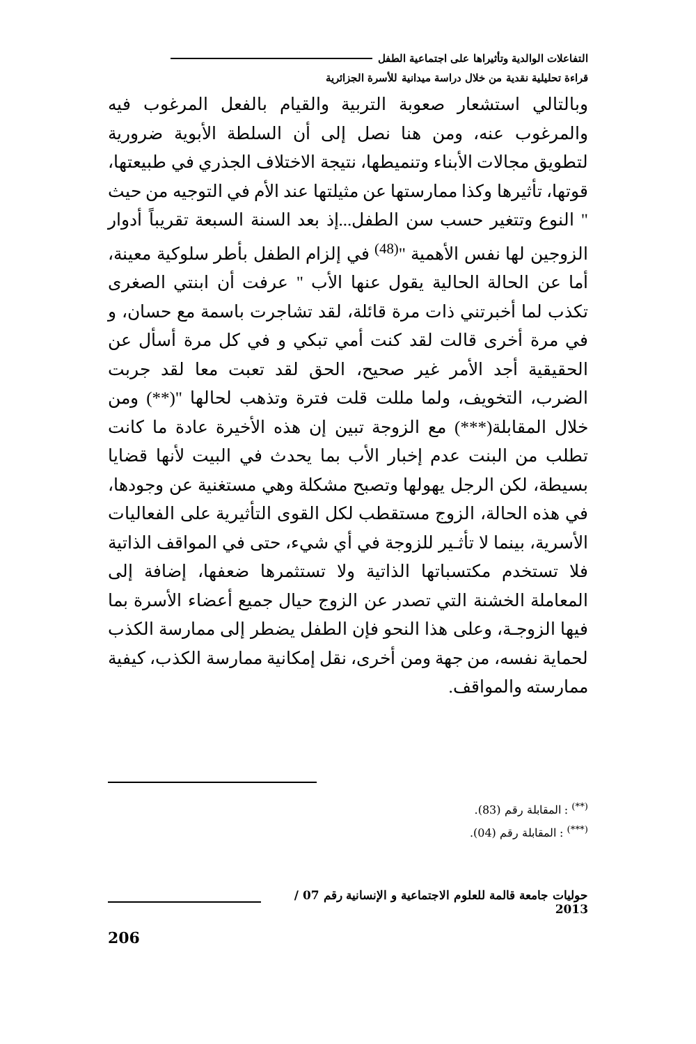التفاعلات الوالدية وتأثيراها على اجتماعية الطفل
قراءة تحليلية نقدية من خلال دراسة ميدانية للأسرة الجزائرية
وبالتالي استشعار صعوبة التربية والقيام بالفعل المرغوب فيه والمرغوب عنه، ومن هنا نصل إلى أن السلطة الأبوية ضرورية لتطويق مجالات الأبناء وتنميطها، نتيجة الاختلاف الجذري في طبيعتها، قوتها، تأثيرها وكذا ممارستها عن مثيلتها عند الأم في التوجيه من حيث " النوع وتتغير حسب سن الطفل...إذ بعد السنة السبعة تقريباً أدوار الزوجين لها نفس الأهمية "<sup>(48)</sup> في إلزام الطفل بأطر سلوكية معينة، أما عن الحالة الحالية يقول عنها الأب " عرفت أن ابنتي الصغرى تكذب لما أخبرتني ذات مرة قائلة، لقد تشاجرت باسمة مع حسان، و في مرة أخرى قالت لقد كنت أمي تبكي و في كل مرة أسأل عن الحقيقية أجد الأمر غير صحيح، الحق لقد تعبت معا لقد جربت الضرب، التخويف، ولما مللت قلت فترة وتذهب لحالها "(**) ومن خلال المقابلة(***) مع الزوجة تبين إن هذه الأخيرة عادة ما كانت تطلب من البنت عدم إخبار الأب بما يحدث في البيت لأنها قضايا بسيطة، لكن الرجل يهولها وتصبح مشكلة وهي مستغنية عن وجودها، في هذه الحالة، الزوج مستقطب لكل القوى التأثيرية على الفعاليات الأسرية، بينما لا تأثـير للزوجة في أي شيء، حتى في المواقف الذاتية فلا تستخدم مكتسباتها الذاتية ولا تستثمرها ضعفها، إضافة إلى المعاملة الخشنة التي تصدر عن الزوج حيال جميع أعضاء الأسرة بما فيها الزوجـة، وعلى هذا النحو فإن الطفل يضطر إلى ممارسة الكذب لحماية نفسه، من جهة ومن أخرى، نقل إمكانية ممارسة الكذب، كيفية ممارسته والمواقف.
<sup>(**)</sup> : المقابلة رقم (83).
<sup>(***)</sup> : المقابلة رقم (04).
حوليات جامعة قالمة للعلوم الاجتماعية و الإنسانية رقم 07 / 2013
206